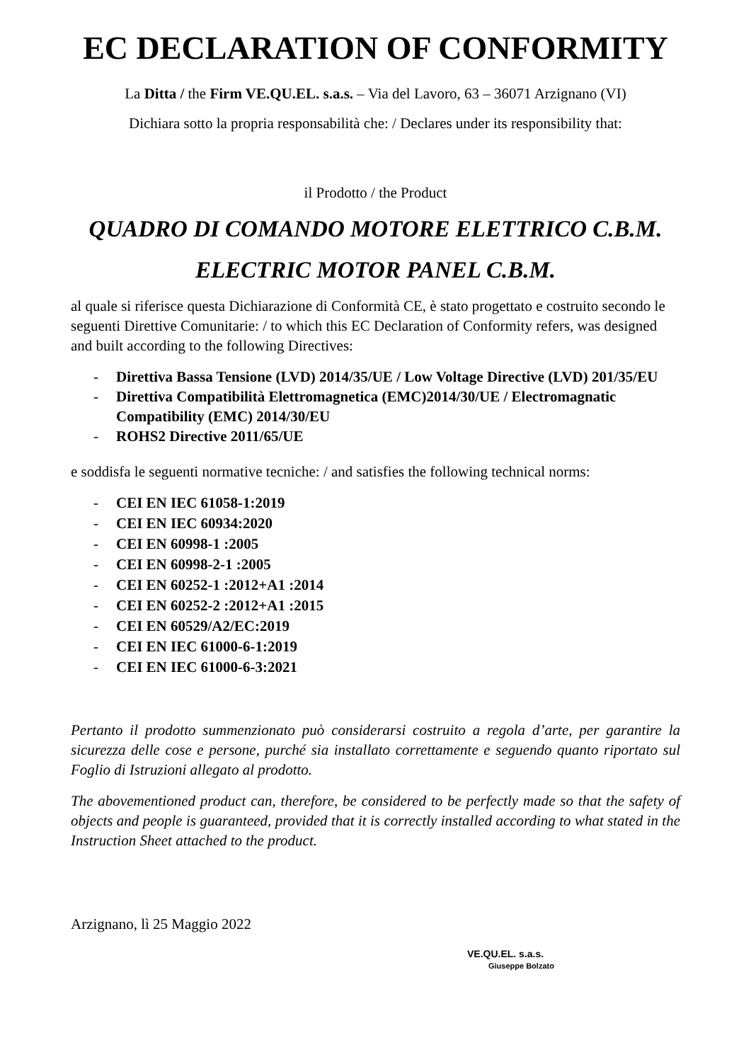EC DECLARATION OF CONFORMITY
La Ditta / the Firm VE.QU.EL. s.a.s. – Via del Lavoro, 63 – 36071 Arzignano (VI)
Dichiara sotto la propria responsabilità che: / Declares under its responsibility that:
il Prodotto / the Product
QUADRO DI COMANDO MOTORE ELETTRICO C.B.M.
ELECTRIC MOTOR PANEL C.B.M.
al quale si riferisce questa Dichiarazione di Conformità CE, è stato progettato e costruito secondo le seguenti Direttive Comunitarie: / to which this EC Declaration of Conformity refers, was designed and built according to the following Directives:
- Direttiva Bassa Tensione (LVD) 2014/35/UE / Low Voltage Directive (LVD) 201/35/EU
- Direttiva Compatibilità Elettromagnetica (EMC)2014/30/UE / Electromagnatic Compatibility (EMC) 2014/30/EU
- ROHS2 Directive 2011/65/UE
e soddisfa le seguenti normative tecniche: / and satisfies the following technical norms:
- CEI EN IEC 61058-1:2019
- CEI EN IEC 60934:2020
- CEI EN 60998-1 :2005
- CEI EN 60998-2-1 :2005
- CEI EN 60252-1 :2012+A1 :2014
- CEI EN 60252-2 :2012+A1 :2015
- CEI EN 60529/A2/EC:2019
- CEI EN IEC 61000-6-1:2019
- CEI EN IEC 61000-6-3:2021
Pertanto il prodotto summenzionato può considerarsi costruito a regola d’arte, per garantire la sicurezza delle cose e persone, purché sia installato correttamente e seguendo quanto riportato sul Foglio di Istruzioni allegato al prodotto.
The abovementioned product can, therefore, be considered to be perfectly made so that the safety of objects and people is guaranteed, provided that it is correctly installed according to what stated in the Instruction Sheet attached to the product.
Arzignano, lì 25 Maggio 2022
VE.QU.EL. s.a.s.
Giuseppe Bolzato